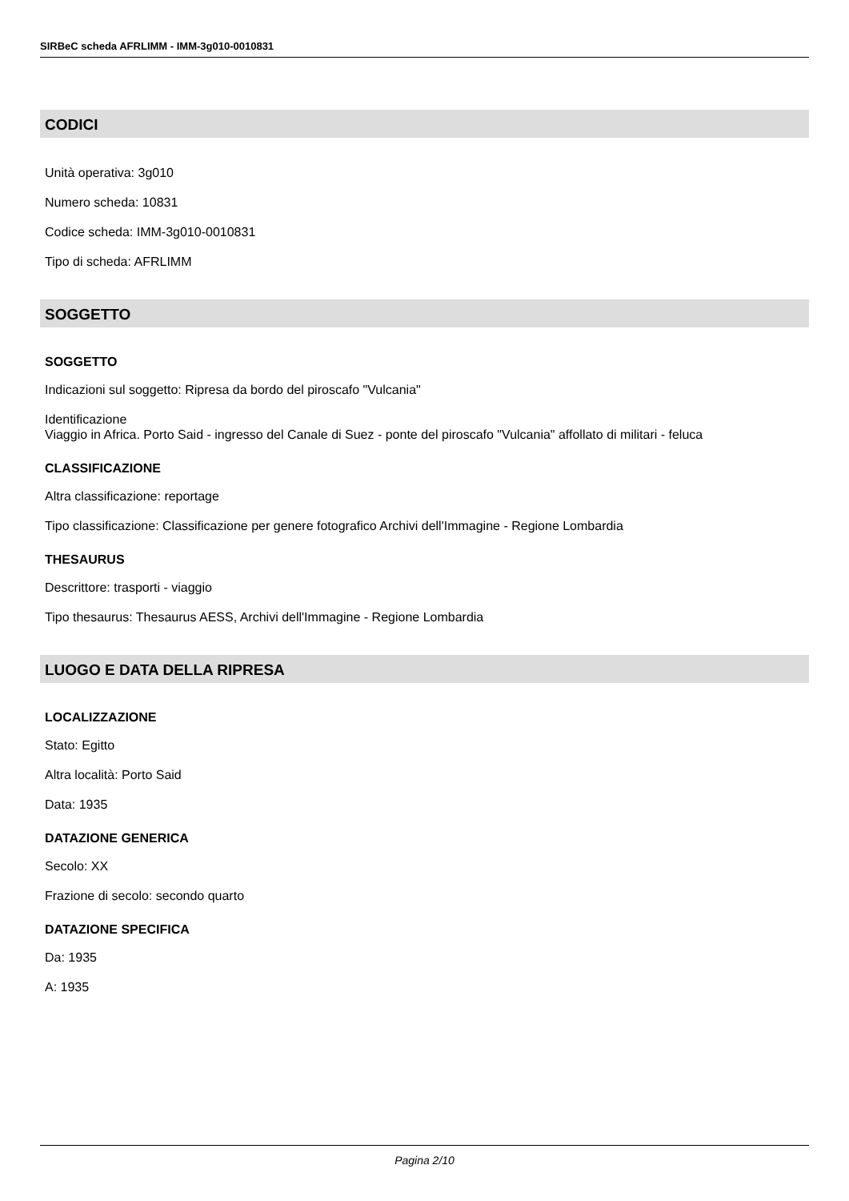SIRBeC scheda AFRLIMM - IMM-3g010-0010831
CODICI
Unità operativa: 3g010
Numero scheda: 10831
Codice scheda: IMM-3g010-0010831
Tipo di scheda: AFRLIMM
SOGGETTO
SOGGETTO
Indicazioni sul soggetto: Ripresa da bordo del piroscafo "Vulcania"
Identificazione
Viaggio in Africa. Porto Said - ingresso del Canale di Suez - ponte del piroscafo "Vulcania" affollato di militari - feluca
CLASSIFICAZIONE
Altra classificazione: reportage
Tipo classificazione: Classificazione per genere fotografico Archivi dell'Immagine - Regione Lombardia
THESAURUS
Descrittore: trasporti - viaggio
Tipo thesaurus: Thesaurus AESS, Archivi dell'Immagine - Regione Lombardia
LUOGO E DATA DELLA RIPRESA
LOCALIZZAZIONE
Stato: Egitto
Altra località: Porto Said
Data: 1935
DATAZIONE GENERICA
Secolo: XX
Frazione di secolo: secondo quarto
DATAZIONE SPECIFICA
Da: 1935
A: 1935
Pagina 2/10